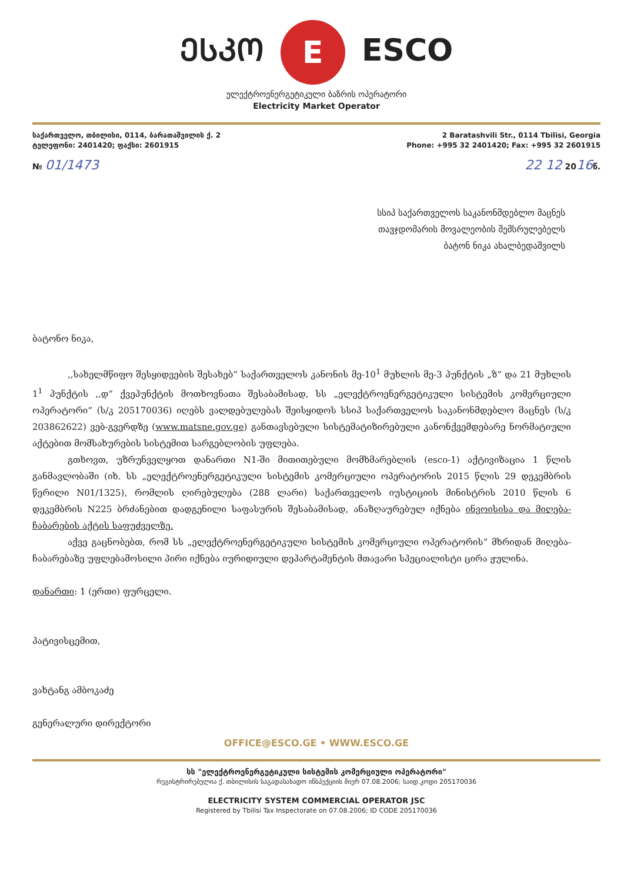ᲔᲡᲙᲝ E ESCO
ელექტროენერგეტიკული ბაზრის ოპერატორი
Electricity Market Operator
საქართველო, თბილისი, 0114, ბარათაშვილის ქ. 2
ტელეფონი: 2401420; ფაქსი: 2601915
2 Baratashvili Str., 0114 Tbilisi, Georgia
Phone: +995 32 2401420; Fax: +995 32 2601915
№ 01/1473 22 12 2016წ.
სსიპ საქართველოს საკანონმდებლო მაცნეს
თავჯდომარის მოვალეობის შემსრულებელს
ბატონ ნიკა ახალბედაშვილს
ბატონო ნიკა,
,,სახელმწიფო შესყიდვების შესახებ“ საქართველოს კანონის მე-10<sup>1</sup> მუხლის მე-3 პუნქტის „ზ“ და 21 მუხლის 1<sup>1</sup> პუნქტის ,,დ“ ქვეპუნქტის მოთხოვნათა შესაბამისად, სს „ელექტროენერგეტიკული სისტემის კომერციული ოპერატორი“ (ს/კ 205170036) იღებს ვალდებულებას შეისყიდოს სსიპ საქართველოს საკანონმდებლო მაცნეს (ს/კ 203862622) ვებ-გვერდზე (www.matsne.gov.ge) განთავსებული სისტემატიზირებული კანონქვემდებარე ნორმატიული აქტებით მომსახურების სისტემით სარგებლობის უფლება.
გთხოვთ, უზრუნველყოთ დანართი N1-ში მითითებული მომხმარებლის (esco-1) აქტივიზაცია 1 წლის განმავლობაში (იხ. სს „ელექტროენერგეტიკული სისტემის კომერციული ოპერატორის 2015 წლის 29 დეკემბრის წერილი N01/1325), რომლის ღირებულება (288 ლარი) საქართველოს იუსტიციის მინისტრის 2010 წლის 6 დეკემბრის N225 ბრძანებით დადგენილი საფასურის შესაბამისად, ანაზღაურებულ იქნება ინვოისისა და მიღება-ჩაბარების აქტის საფუძველზე.
აქვე გაცნობებთ, რომ სს „ელექტროენერგეტიკული სისტემის კომერციული ოპერატორის“ მხრიდან მიღება-ჩაბარებაზე უფლებამოსილი პირი იქნება იურიდიული დეპარტამენტის მთავარი სპეციალისტი ცირა ჟულინა.
დანართი: 1 (ერთი) ფურცელი.
პატივისცემით,
ვახტანგ ამბოკაძე
გენერალური დირექტორი
OFFICE@ESCO.GE • WWW.ESCO.GE
სს "ელექტროენერგეტიკული სისტემის კომერციული ოპერატორი"
რეგისტრირებულია ქ. თბილისის საგადასახადო ინსპექციის მიერ 07.08.2006; საიდ.კოდი 205170036
ELECTRICITY SYSTEM COMMERCIAL OPERATOR JSC
Registered by Tbilisi Tax Inspectorate on 07.08.2006; ID CODE 205170036